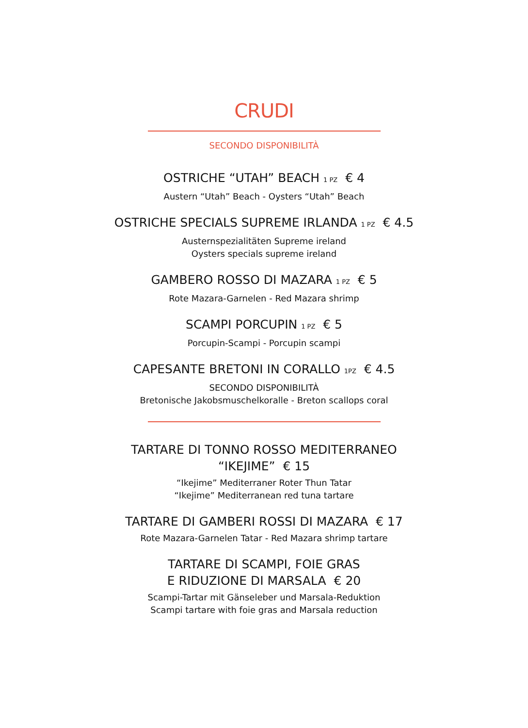CRUDI
SECONDO DISPONIBILITÀ
OSTRICHE “UTAH” BEACH 1 PZ € 4
Austern “Utah” Beach - Oysters “Utah” Beach
OSTRICHE SPECIALS SUPREME IRLANDA 1 PZ € 4.5
Austernspezialitäten Supreme ireland
Oysters specials supreme ireland
GAMBERO ROSSO DI MAZARA 1 PZ € 5
Rote Mazara-Garnelen - Red Mazara shrimp
SCAMPI PORCUPIN 1 PZ € 5
Porcupin-Scampi - Porcupin scampi
CAPESANTE BRETONI IN CORALLO 1PZ € 4.5
SECONDO DISPONIBILITÀ
Bretonische Jakobsmuschelkoralle - Breton scallops coral
TARTARE DI TONNO ROSSO MEDITERRANEO
“IKEJIME” € 15
“Ikejime” Mediterraner Roter Thun Tatar
“Ikejime” Mediterranean red tuna tartare
TARTARE DI GAMBERI ROSSI DI MAZARA € 17
Rote Mazara-Garnelen Tatar - Red Mazara shrimp tartare
TARTARE DI SCAMPI, FOIE GRAS
E RIDUZIONE DI MARSALA € 20
Scampi-Tartar mit Gänseleber und Marsala-Reduktion
Scampi tartare with foie gras and Marsala reduction